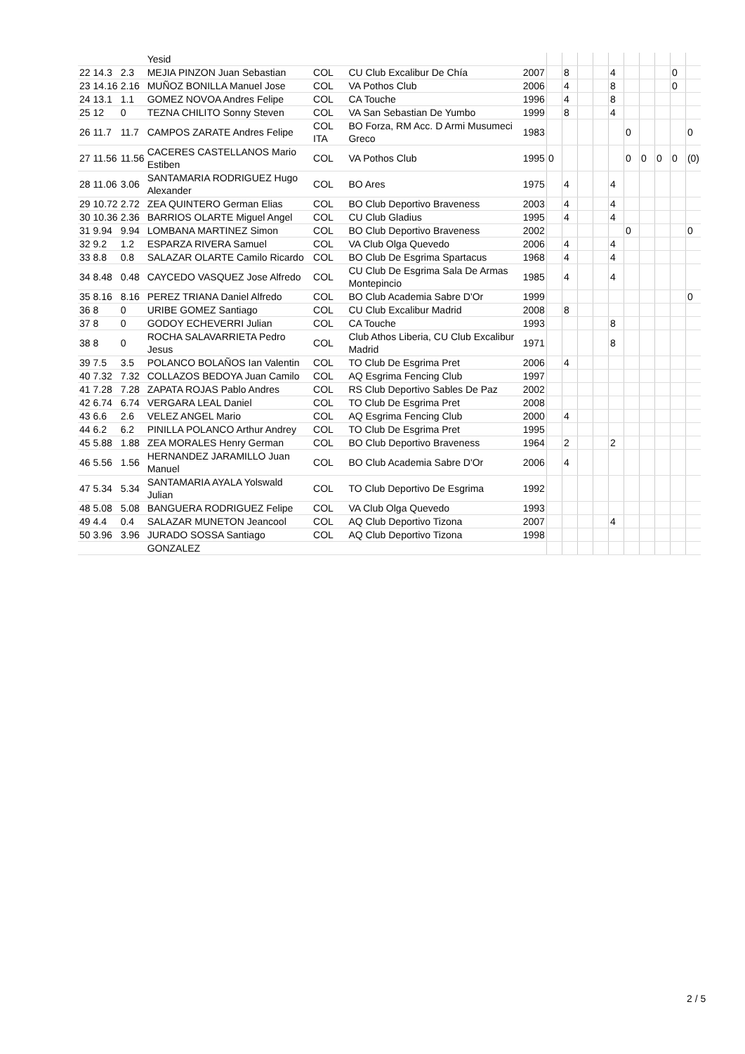| | | | Yesid | | | | | | | | | | | | | |
| 22 | 14.3 | 2.3 | MEJIA PINZON Juan Sebastian | COL | CU Club Excalibur De Chía | 2007 | | 8 | | | 4 | | | | 0 | |
| 23 | 14.16 | 2.16 | MUÑOZ BONILLA Manuel Jose | COL | VA Pothos Club | 2006 | | 4 | | | 8 | | | | 0 | |
| 24 | 13.1 | 1.1 | GOMEZ NOVOA Andres Felipe | COL | CA Touche | 1996 | | 4 | | | 8 | | | | | |
| 25 | 12 | 0 | TEZNA CHILITO Sonny Steven | COL | VA San Sebastian De Yumbo | 1999 | | 8 | | | 4 | | | | | |
| 26 | 11.7 | 11.7 | CAMPOS ZARATE Andres Felipe | COL ITA | BO Forza, RM Acc. D Armi Musumeci Greco | 1983 | | | | | | 0 | | | | 0 |
| 27 | 11.56 | 11.56 | CACERES CASTELLANOS Mario Estiben | COL | VA Pothos Club | 1995 | 0 | | | | | 0 | 0 | 0 | 0 | (0) |
| 28 | 11.06 | 3.06 | SANTAMARIA RODRIGUEZ Hugo Alexander | COL | BO Ares | 1975 | | 4 | | | 4 | | | | | |
| 29 | 10.72 | 2.72 | ZEA QUINTERO German Elias | COL | BO Club Deportivo Braveness | 2003 | | 4 | | | 4 | | | | | |
| 30 | 10.36 | 2.36 | BARRIOS OLARTE Miguel Angel | COL | CU Club Gladius | 1995 | | 4 | | | 4 | | | | | |
| 31 | 9.94 | 9.94 | LOMBANA MARTINEZ Simon | COL | BO Club Deportivo Braveness | 2002 | | | | | | 0 | | | | 0 |
| 32 | 9.2 | 1.2 | ESPARZA RIVERA Samuel | COL | VA Club Olga Quevedo | 2006 | | 4 | | | 4 | | | | | |
| 33 | 8.8 | 0.8 | SALAZAR OLARTE Camilo Ricardo | COL | BO Club De Esgrima Spartacus | 1968 | | 4 | | | 4 | | | | | |
| 34 | 8.48 | 0.48 | CAYCEDO VASQUEZ Jose Alfredo | COL | CU Club De Esgrima Sala De Armas Montepincio | 1985 | | 4 | | | 4 | | | | | |
| 35 | 8.16 | 8.16 | PEREZ TRIANA Daniel Alfredo | COL | BO Club Academia Sabre D'Or | 1999 | | | | | | | | | | 0 |
| 36 | 8 | 0 | URIBE GOMEZ Santiago | COL | CU Club Excalibur Madrid | 2008 | | 8 | | | | | | | | |
| 37 | 8 | 0 | GODOY ECHEVERRI Julian | COL | CA Touche | 1993 | | | | | 8 | | | | | |
| 38 | 8 | 0 | ROCHA SALAVARRIETA Pedro Jesus | COL | Club Athos Liberia, CU Club Excalibur Madrid | 1971 | | | | | 8 | | | | | |
| 39 | 7.5 | 3.5 | POLANCO BOLAÑOS Ian Valentin | COL | TO Club De Esgrima Pret | 2006 | | 4 | | | | | | | | |
| 40 | 7.32 | 7.32 | COLLAZOS BEDOYA Juan Camilo | COL | AQ Esgrima Fencing Club | 1997 | | | | | | | | | | |
| 41 | 7.28 | 7.28 | ZAPATA ROJAS Pablo Andres | COL | RS Club Deportivo Sables De Paz | 2002 | | | | | | | | | | |
| 42 | 6.74 | 6.74 | VERGARA LEAL Daniel | COL | TO Club De Esgrima Pret | 2008 | | | | | | | | | | |
| 43 | 6.6 | 2.6 | VELEZ ANGEL Mario | COL | AQ Esgrima Fencing Club | 2000 | | 4 | | | | | | | | |
| 44 | 6.2 | 6.2 | PINILLA POLANCO Arthur Andrey | COL | TO Club De Esgrima Pret | 1995 | | | | | | | | | | |
| 45 | 5.88 | 1.88 | ZEA MORALES Henry German | COL | BO Club Deportivo Braveness | 1964 | | 2 | | | 2 | | | | | |
| 46 | 5.56 | 1.56 | HERNANDEZ JARAMILLO Juan Manuel | COL | BO Club Academia Sabre D'Or | 2006 | | 4 | | | | | | | | |
| 47 | 5.34 | 5.34 | SANTAMARIA AYALA Yolswald Julian | COL | TO Club Deportivo De Esgrima | 1992 | | | | | | | | | | |
| 48 | 5.08 | 5.08 | BANGUERA RODRIGUEZ Felipe | COL | VA Club Olga Quevedo | 1993 | | | | | | | | | | |
| 49 | 4.4 | 0.4 | SALAZAR MUNETON Jeancool | COL | AQ Club Deportivo Tizona | 2007 | | | | | 4 | | | | | |
| 50 | 3.96 | 3.96 | JURADO SOSSA Santiago | COL | AQ Club Deportivo Tizona | 1998 | | | | | | | | | | |
| | | | GONZALEZ | | | | | | | | | | | | | |
2 / 5